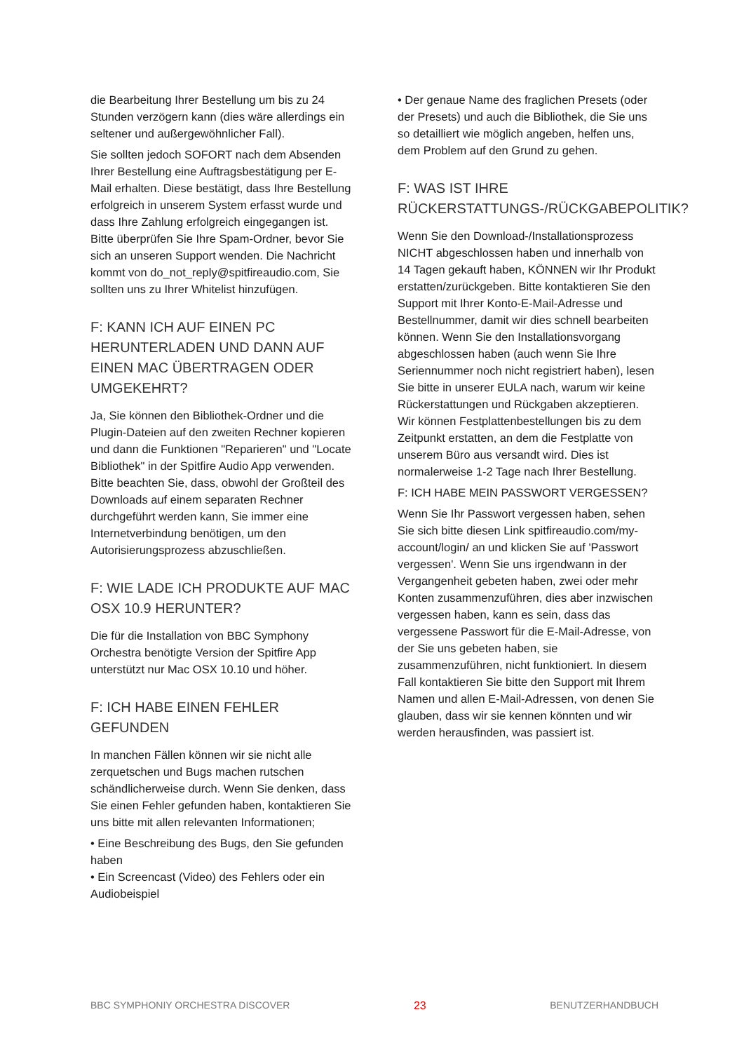die Bearbeitung Ihrer Bestellung um bis zu 24 Stunden verzögern kann (dies wäre allerdings ein seltener und außergewöhnlicher Fall).
Sie sollten jedoch SOFORT nach dem Absenden Ihrer Bestellung eine Auftragsbestätigung per E-Mail erhalten. Diese bestätigt, dass Ihre Bestellung erfolgreich in unserem System erfasst wurde und dass Ihre Zahlung erfolgreich eingegangen ist. Bitte überprüfen Sie Ihre Spam-Ordner, bevor Sie sich an unseren Support wenden. Die Nachricht kommt von do_not_reply@spitfireaudio.com, Sie sollten uns zu Ihrer Whitelist hinzufügen.
F: KANN ICH AUF EINEN PC HERUNTERLADEN UND DANN AUF EINEN MAC ÜBERTRAGEN ODER UMGEKEHRT?
Ja, Sie können den Bibliothek-Ordner und die Plugin-Dateien auf den zweiten Rechner kopieren und dann die Funktionen "Reparieren" und "Locate Bibliothek" in der Spitfire Audio App verwenden. Bitte beachten Sie, dass, obwohl der Großteil des Downloads auf einem separaten Rechner durchgeführt werden kann, Sie immer eine Internetverbindung benötigen, um den Autorisierungsprozess abzuschließen.
F: WIE LADE ICH PRODUKTE AUF MAC OSX 10.9 HERUNTER?
Die für die Installation von BBC Symphony Orchestra benötigte Version der Spitfire App unterstützt nur Mac OSX 10.10 und höher.
F: ICH HABE EINEN FEHLER GEFUNDEN
In manchen Fällen können wir sie nicht alle zerquetschen und Bugs machen rutschen schändlicherweise durch. Wenn Sie denken, dass Sie einen Fehler gefunden haben, kontaktieren Sie uns bitte mit allen relevanten Informationen;
• Eine Beschreibung des Bugs, den Sie gefunden haben
• Ein Screencast (Video) des Fehlers oder ein Audiobeispiel
• Der genaue Name des fraglichen Presets (oder der Presets) und auch die Bibliothek, die Sie uns so detailliert wie möglich angeben, helfen uns, dem Problem auf den Grund zu gehen.
F: WAS IST IHRE RÜCKERSTATTUNGS-/RÜCKGABEPOLITIK?
Wenn Sie den Download-/Installationsprozess NICHT abgeschlossen haben und innerhalb von 14 Tagen gekauft haben, KÖNNEN wir Ihr Produkt erstatten/zurückgeben. Bitte kontaktieren Sie den Support mit Ihrer Konto-E-Mail-Adresse und Bestellnummer, damit wir dies schnell bearbeiten können. Wenn Sie den Installationsvorgang abgeschlossen haben (auch wenn Sie Ihre Seriennummer noch nicht registriert haben), lesen Sie bitte in unserer EULA nach, warum wir keine Rückerstattungen und Rückgaben akzeptieren. Wir können Festplattenbestellungen bis zu dem Zeitpunkt erstatten, an dem die Festplatte von unserem Büro aus versandt wird. Dies ist normalerweise 1-2 Tage nach Ihrer Bestellung.
F: ICH HABE MEIN PASSWORT VERGESSEN?
Wenn Sie Ihr Passwort vergessen haben, sehen Sie sich bitte diesen Link spitfireaudio.com/my-account/login/ an und klicken Sie auf 'Passwort vergessen'. Wenn Sie uns irgendwann in der Vergangenheit gebeten haben, zwei oder mehr Konten zusammenzuführen, dies aber inzwischen vergessen haben, kann es sein, dass das vergessene Passwort für die E-Mail-Adresse, von der Sie uns gebeten haben, sie zusammenzuführen, nicht funktioniert. In diesem Fall kontaktieren Sie bitte den Support mit Ihrem Namen und allen E-Mail-Adressen, von denen Sie glauben, dass wir sie kennen könnten und wir werden herausfinden, was passiert ist.
BBC SYMPHONIY ORCHESTRA DISCOVER 23 BENUTZERHANDBUCH